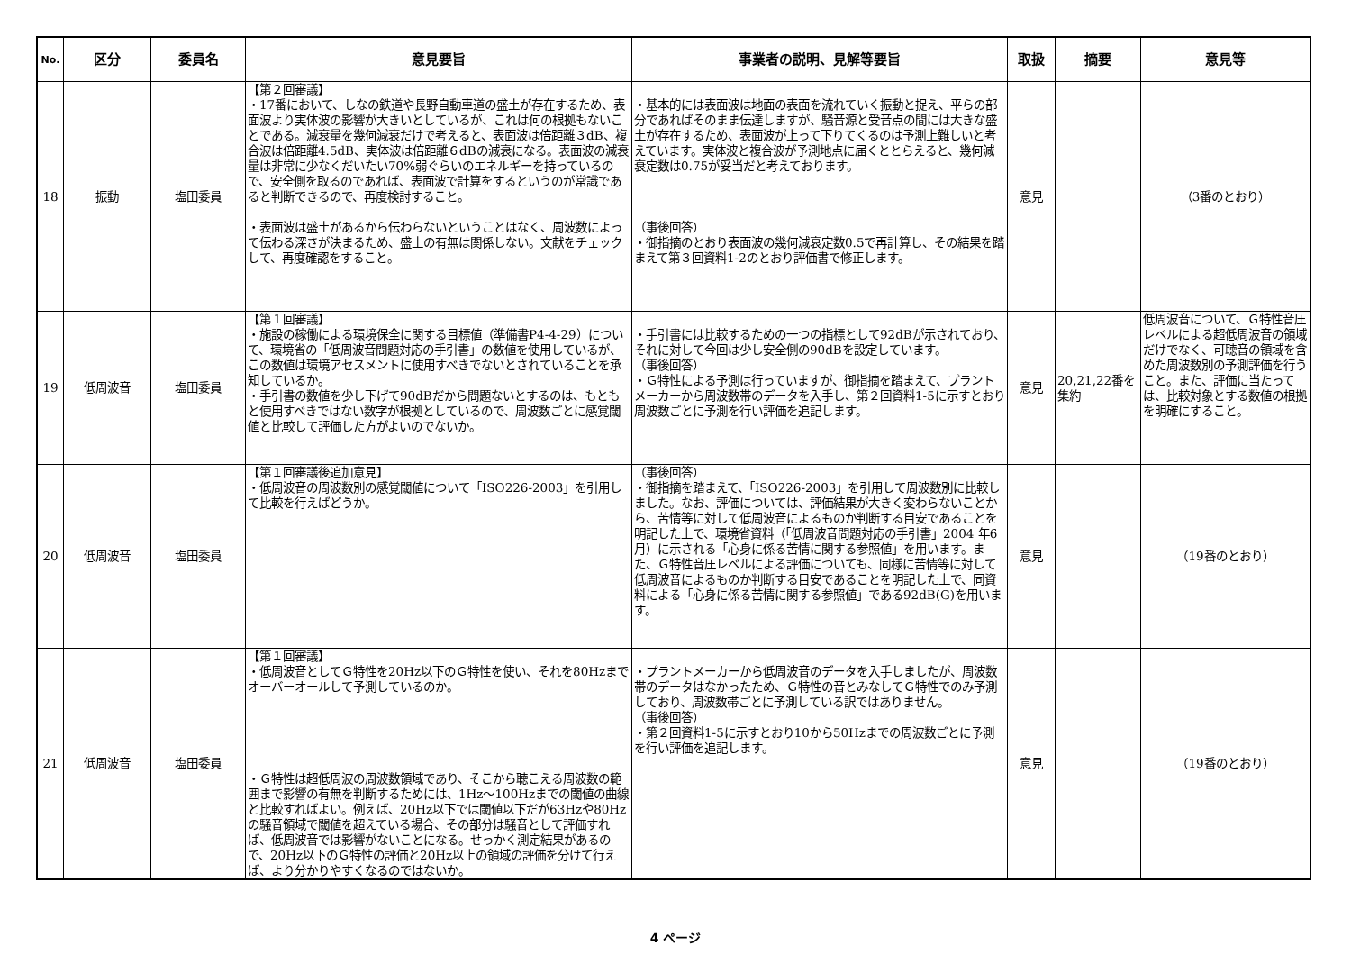| No. | 区分 | 委員名 | 意見要旨 | 事業者の説明、見解等要旨 | 取扱 | 摘要 | 意見等 |
| --- | --- | --- | --- | --- | --- | --- | --- |
| 18 | 振動 | 塩田委員 | 【第２回審議】 ・17番において、しなの鉄道や長野自動車道の盛土が存在するため、表面波より実体波の影響が大きいとしているが、これは何の根拠もないことである。減衰量を幾何減衰だけで考えると、表面波は倍距離３dB、複合波は倍距離4.5dB、実体波は倍距離６dBの減衰になる。表面波の減衰量は非常に少なくだいたい70%弱ぐらいのエネルギーを持っているので、安全側を取るのであれば、表面波で計算をするというのが常識であると判断できるので、再度検討すること。 ・表面波は盛土があるから伝わらないということはなく、周波数によって伝わる深さが決まるため、盛土の有無は関係しない。文献をチェックして、再度確認をすること。 | ・基本的には表面波は地面の表面を流れていく振動と捉え、平らの部分であればそのまま伝達しますが、騒音源と受音点の間には大きな盛土が存在するため、表面波が上って下りてくるのは予測上難しいと考えています。実体波と複合波が予測地点に届くととらえると、幾何減衰定数は0.75が妥当だと考えております。 （事後回答） ・御指摘のとおり表面波の幾何減衰定数0.5で再計算し、その結果を踏まえて第３回資料1-2のとおり評価書で修正します。 | 意見 | | （3番のとおり） |
| 19 | 低周波音 | 塩田委員 | 【第１回審議】 ・施設の稼働による環境保全に関する目標値（準備書P4-4-29）について、環境省の「低周波音問題対応の手引書」の数値を使用しているが、この数値は環境アセスメントに使用すべきでないとされていることを承知しているか。 ・手引書の数値を少し下げて90dBだから問題ないとするのは、もともと使用すべきではない数字が根拠としているので、周波数ごとに感覚閾値と比較して評価した方がよいのでないか。 | ・手引書には比較するための一つの指標として92dBが示されており、それに対して今回は少し安全側の90dBを設定しています。 （事後回答） ・Ｇ特性による予測は行っていますが、御指摘を踏まえて、プラントメーカーから周波数帯のデータを入手し、第２回資料1-5に示すとおり周波数ごとに予測を行い評価を追記します。 | 意見 | 20,21,22番を集約 | 低周波音について、Ｇ特性音圧レベルによる超低周波音の領域だけでなく、可聴音の領域を含めた周波数別の予測評価を行うこと。また、評価に当たっては、比較対象とする数値の根拠を明確にすること。 |
| 20 | 低周波音 | 塩田委員 | 【第１回審議後追加意見】 ・低周波音の周波数別の感覚閾値について「ISO226-2003」を引用して比較を行えばどうか。 | （事後回答） ・御指摘を踏まえて、「ISO226-2003」を引用して周波数別に比較しました。なお、評価については、評価結果が大きく変わらないことから、苦情等に対して低周波音によるものか判断する目安であることを明記した上で、環境省資料（「低周波音問題対応の手引書」2004 年6 月）に示される「心身に係る苦情に関する参照値」を用います。また、Ｇ特性音圧レベルによる評価についても、同様に苦情等に対して低周波音によるものか判断する目安であることを明記した上で、同資料による「心身に係る苦情に関する参照値」である92dB(G)を用います。 | 意見 | | （19番のとおり） |
| 21 | 低周波音 | 塩田委員 | 【第１回審議】 ・低周波音としてＧ特性を20Hz以下のＧ特性を使い、それを80Hzまでオーバーオールして予測しているのか。 ・Ｇ特性は超低周波の周波数領域であり、そこから聴こえる周波数の範囲まで影響の有無を判断するためには、1Hz～100Hzまでの閾値の曲線と比較すればよい。例えば、20Hz以下では閾値以下だが63Hzや80Hzの騒音領域で閾値を超えている場合、その部分は騒音として評価すれば、低周波音では影響がないことになる。せっかく測定結果があるので、20Hz以下のＧ特性の評価と20Hz以上の領域の評価を分けて行えば、より分かりやすくなるのではないか。 | ・プラントメーカーから低周波音のデータを入手しましたが、周波数帯のデータはなかったため、Ｇ特性の音とみなしてＧ特性でのみ予測しており、周波数帯ごとに予測している訳ではありません。 （事後回答） ・第２回資料1-5に示すとおり10から50Hzまでの周波数ごとに予測を行い評価を追記します。 | 意見 | | （19番のとおり） |
4 ページ